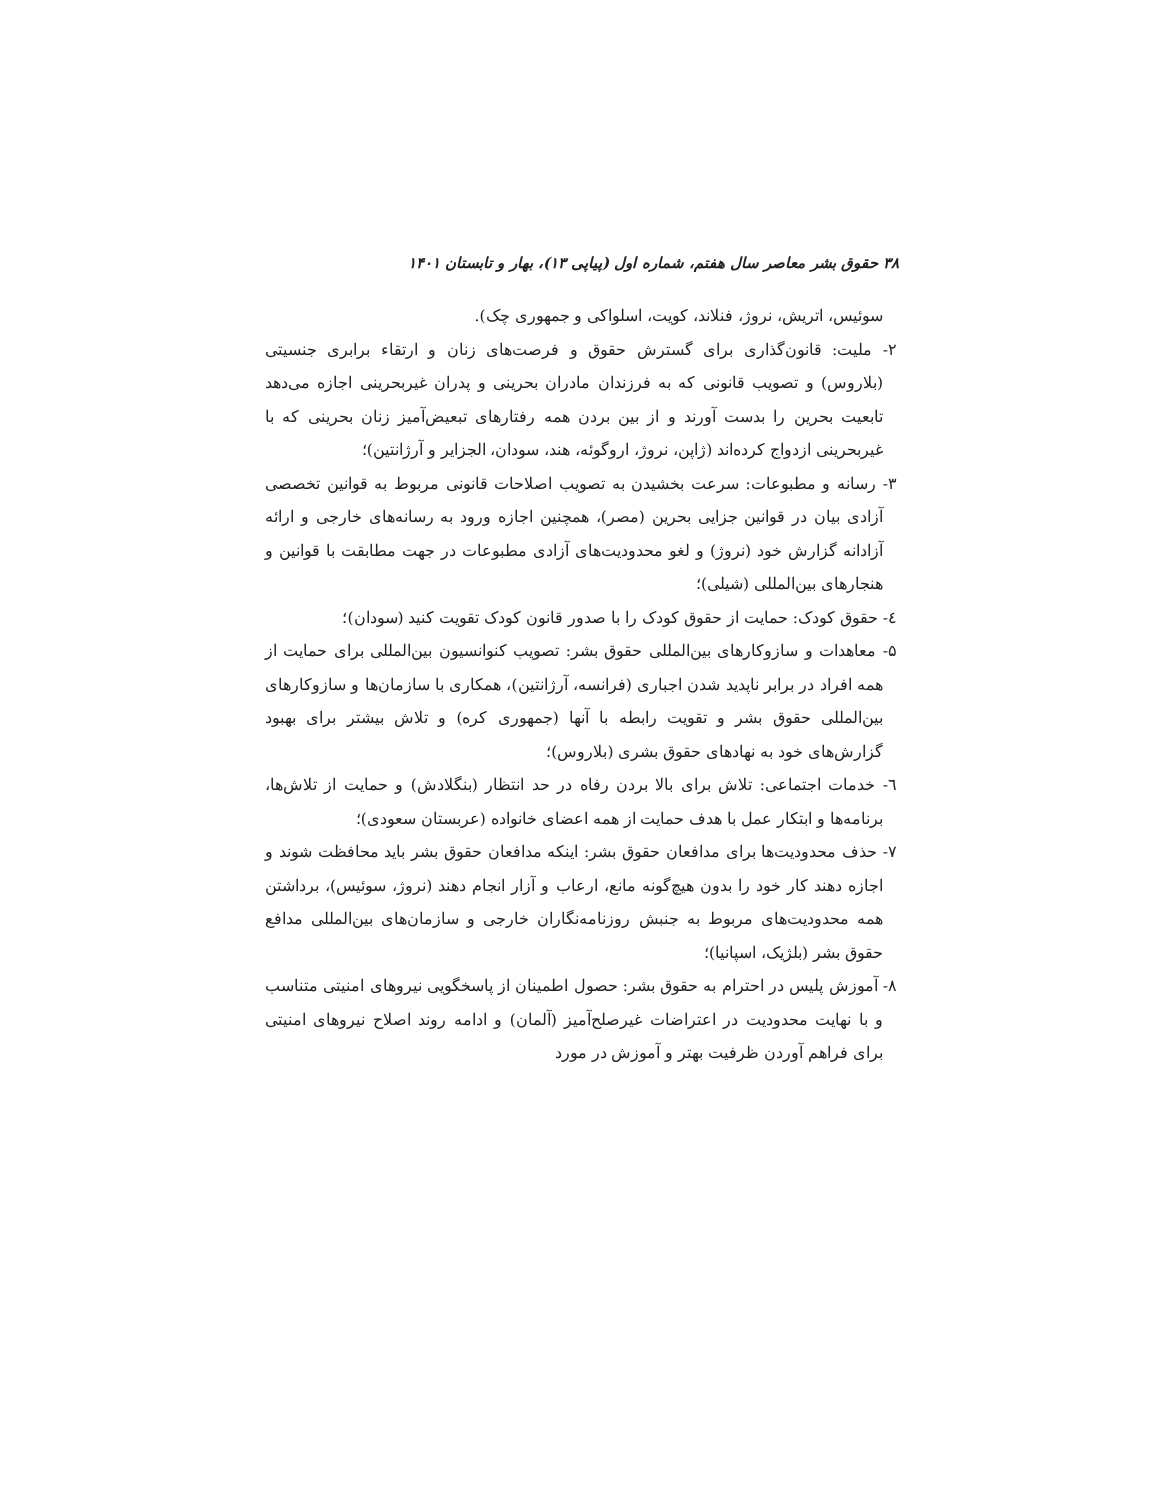۳۸ حقوق بشر معاصر سال هفتم، شماره اول (پیاپی ۱۳)، بهار و تابستان ۱۴۰۱
سوئیس، اتریش، نروژ، فنلاند، کویت، اسلواکی و جمهوری چک).
۲- ملیت: قانون‌گذاری برای گسترش حقوق و فرصت‌های زنان و ارتقاء برابری جنسیتی (بلاروس) و تصویب قانونی که به فرزندان مادران بحرینی و پدران غیربحرینی اجازه می‌دهد تابعیت بحرین را بدست آورند و از بین بردن همه رفتارهای تبعیض‌آمیز زنان بحرینی که با غیربحرینی ازدواج کرده‌اند (ژاپن، نروژ، اروگوئه، هند، سودان، الجزایر و آرژانتین)؛
۳- رسانه و مطبوعات: سرعت بخشیدن به تصویب اصلاحات قانونی مربوط به قوانین تخصصی آزادی بیان در قوانین جزایی بحرین (مصر)، همچنین اجازه ورود به رسانه‌های خارجی و ارائه آزادانه گزارش خود (نروژ) و لغو محدودیت‌های آزادی مطبوعات در جهت مطابقت با قوانین و هنجارهای بین‌المللی (شیلی)؛
٤- حقوق کودک: حمایت از حقوق کودک را با صدور قانون کودک تقویت کنید (سودان)؛
۵- معاهدات و سازوکارهای بین‌المللی حقوق بشر: تصویب کنوانسیون بین‌المللی برای حمایت از همه افراد در برابر ناپدید شدن اجباری (فرانسه، آرژانتین)، همکاری با سازمان‌ها و سازوکارهای بین‌المللی حقوق بشر و تقویت رابطه با آنها (جمهوری کره) و تلاش بیشتر برای بهبود گزارش‌های خود به نهادهای حقوق بشری (بلاروس)؛
٦- خدمات اجتماعی: تلاش برای بالا بردن رفاه در حد انتظار (بنگلادش) و حمایت از تلاش‌ها، برنامه‌ها و ابتکار عمل با هدف حمایت از همه اعضای خانواده (عربستان سعودی)؛
۷- حذف محدودیت‌ها برای مدافعان حقوق بشر: اینکه مدافعان حقوق بشر باید محافظت شوند و اجازه دهند کار خود را بدون هیچ‌گونه مانع، ارعاب و آزار انجام دهند (نروژ، سوئیس)، برداشتن همه محدودیت‌های مربوط به جنبش روزنامه‌نگاران خارجی و سازمان‌های بین‌المللی مدافع حقوق بشر (بلژیک، اسپانیا)؛
۸- آموزش پلیس در احترام به حقوق بشر: حصول اطمینان از پاسخگویی نیروهای امنیتی متناسب و با نهایت محدودیت در اعتراضات غیرصلح‌آمیز (آلمان) و ادامه روند اصلاح نیروهای امنیتی برای فراهم آوردن ظرفیت بهتر و آموزش در مورد